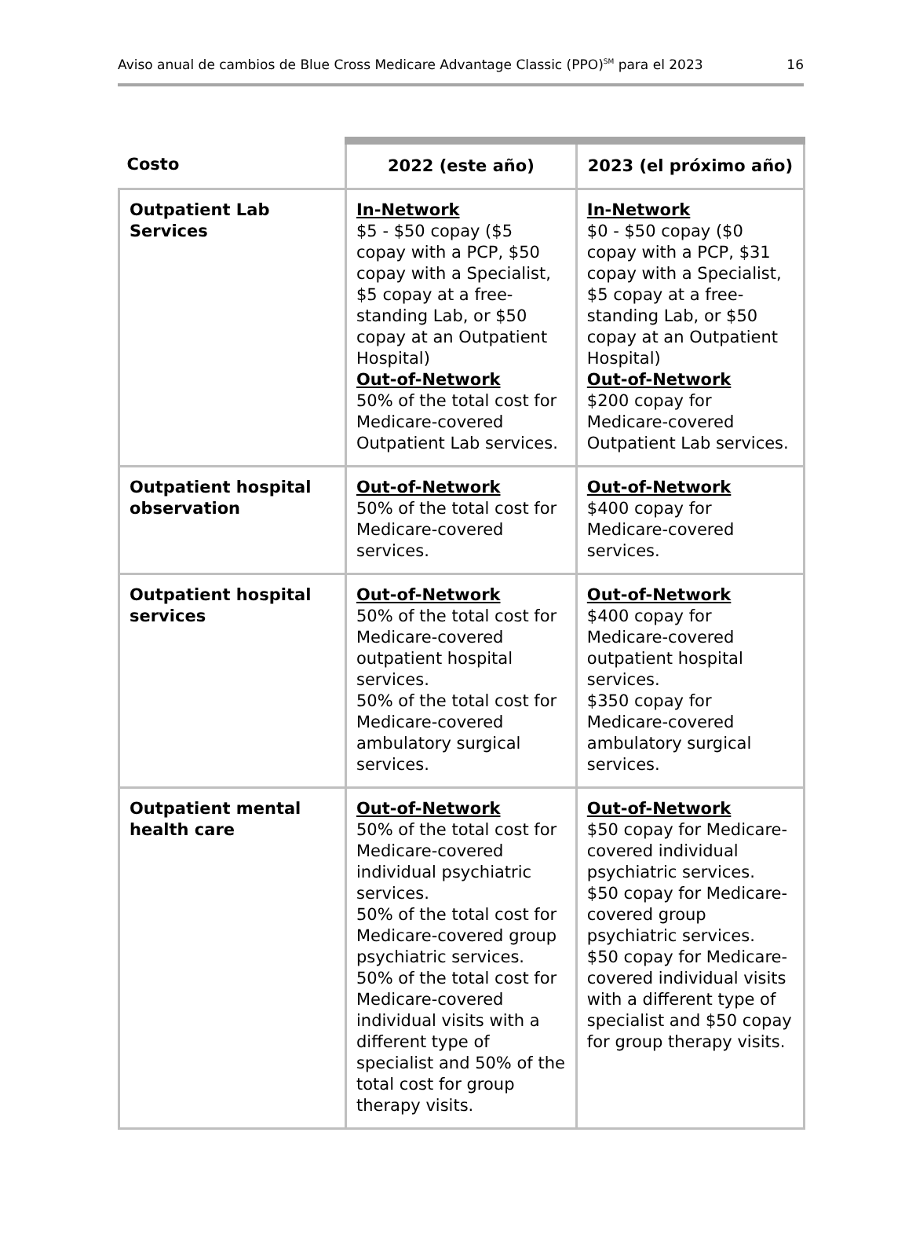Aviso anual de cambios de Blue Cross Medicare Advantage Classic (PPO)<sup>SM</sup> para el 2023 16
| Costo | 2022 (este año) | 2023 (el próximo año) |
| --- | --- | --- |
| Outpatient Lab Services | In-Network $5 - $50 copay ($5 copay with a PCP, $50 copay with a Specialist, $5 copay at a free-standing Lab, or $50 copay at an Outpatient Hospital) Out-of-Network 50% of the total cost for Medicare-covered Outpatient Lab services. | In-Network $0 - $50 copay ($0 copay with a PCP, $31 copay with a Specialist, $5 copay at a free-standing Lab, or $50 copay at an Outpatient Hospital) Out-of-Network $200 copay for Medicare-covered Outpatient Lab services. |
| Outpatient hospital observation | Out-of-Network 50% of the total cost for Medicare-covered services. | Out-of-Network $400 copay for Medicare-covered services. |
| Outpatient hospital services | Out-of-Network 50% of the total cost for Medicare-covered outpatient hospital services. 50% of the total cost for Medicare-covered ambulatory surgical services. | Out-of-Network $400 copay for Medicare-covered outpatient hospital services. $350 copay for Medicare-covered ambulatory surgical services. |
| Outpatient mental health care | Out-of-Network 50% of the total cost for Medicare-covered individual psychiatric services. 50% of the total cost for Medicare-covered group psychiatric services. 50% of the total cost for Medicare-covered individual visits with a different type of specialist and 50% of the total cost for group therapy visits. | Out-of-Network $50 copay for Medicare-covered individual psychiatric services. $50 copay for Medicare-covered group psychiatric services. $50 copay for Medicare-covered individual visits with a different type of specialist and $50 copay for group therapy visits. |